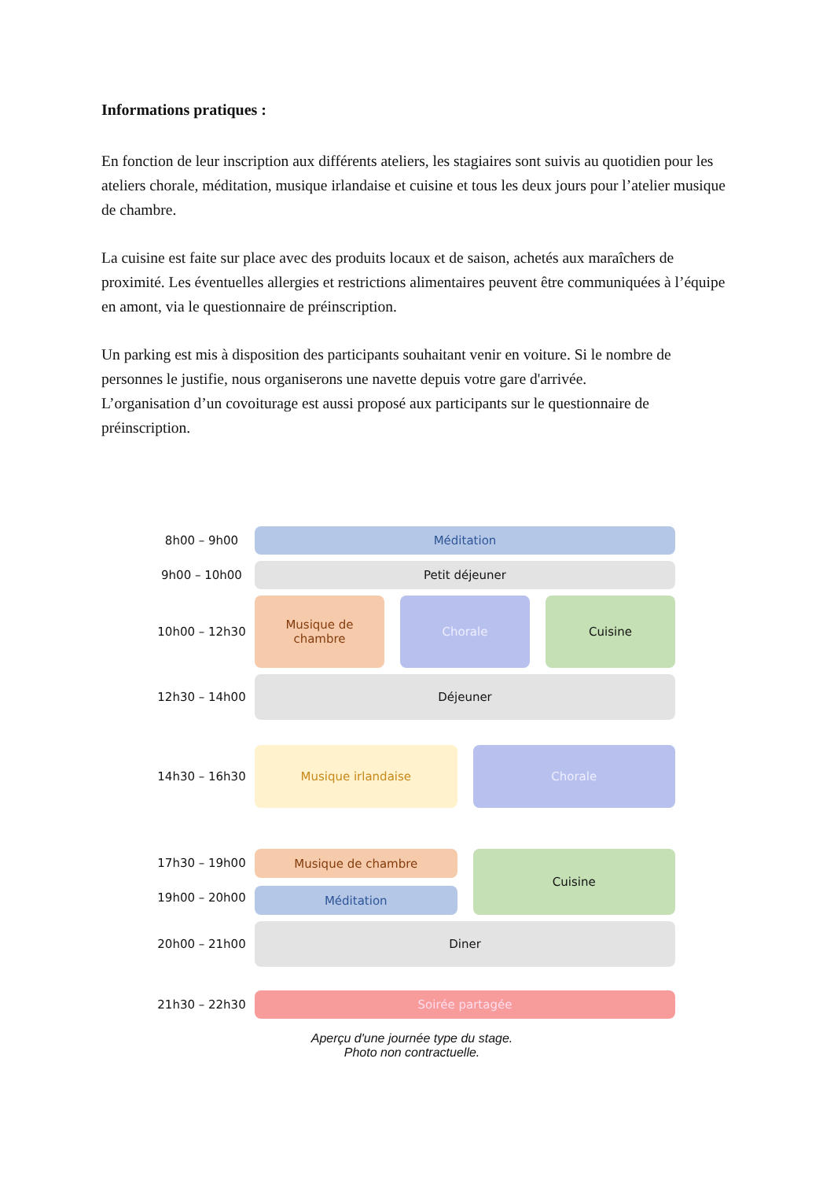Informations pratiques :
En fonction de leur inscription aux différents ateliers, les stagiaires sont suivis au quotidien pour les ateliers chorale, méditation, musique irlandaise et cuisine et tous les deux jours pour l’atelier musique de chambre.
La cuisine est faite sur place avec des produits locaux et de saison, achetés aux maraîchers de proximité. Les éventuelles allergies et restrictions alimentaires peuvent être communiquées à l’équipe en amont, via le questionnaire de préinscription.
Un parking est mis à disposition des participants souhaitant venir en voiture. Si le nombre de personnes le justifie, nous organiserons une navette depuis votre gare d'arrivée.
L’organisation d’un covoiturage est aussi proposé aux participants sur le questionnaire de préinscription.
8h00 – 9h00
Méditation
9h00 – 10h00
Petit déjeuner
10h00 – 12h30
Musique de
chambre
Chorale Cuisine
12h30 – 14h00
Déjeuner
14h30 – 16h30
Musique irlandaise Chorale
17h30 – 19h00
19h00 – 20h00
Musique de chambre
Méditation
Cuisine
20h00 – 21h00
Diner
21h30 – 22h30
Soirée partagée
Aperçu d'une journée type du stage.
Photo non contractuelle.